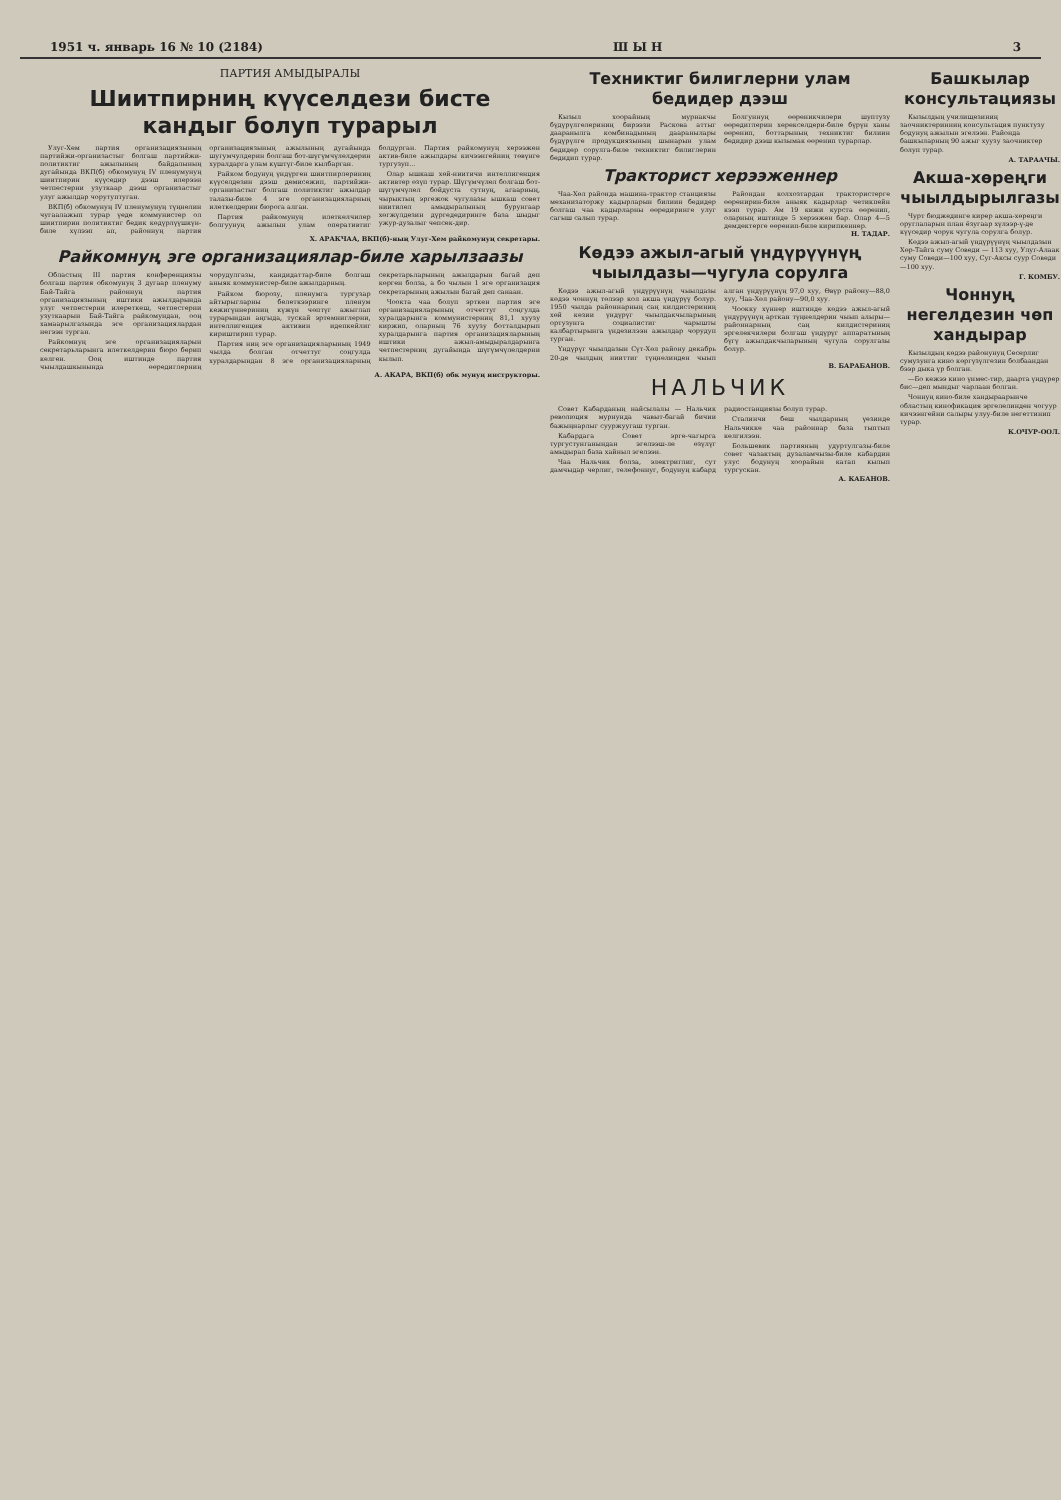1951 ч. январь 16 № 10 (2184) Ш Ы Н 3
ПАРТИЯ АМЫДЫРАЛЫ
Шиитпирниң күүселдези бисте кандыг болуп турарыл
Улуг-Хем партия организациязының партийжи-организастыг болгаш партийжи-политиктиг ажылының байдалының дугайында ВКП(б) обкомунуң IV пленумунуң шиитпирин күүседир дээш илерээн четпестерни узуткаар дээш организастыг улуг ажылдар чорутуптуган.
ВКП(б) обкомунуң IV пленумунуң түңнелин чугаалажып турар үеде коммунистер ол шиитпирин политиктиг бедик көдүрлүүшкүн-биле хүлээп ап, районнуң партия организациязының ажылының дугайында шугумчулдерин болгаш бот-шүгүмчүлелдерин хуралдарга улам күштүг-биле кылбарган.
Райком бодунуң үндүрген шиитпирлериниң күүселдезин дээш демисежип, партийжи-организастыг болгаш политиктиг ажылдар талазы-биле 4 эге организацияларның илеткелдерин бюрога алган.
Партия райкомунуң илеткелчилер болгуунуң ажылын улам оперативтиг болдурган. Партия райкомунуң херээжен актив-биле ажылдары кичээнгейниң төвүнге тургузуп...
Олар ышкаш хөй-ниитичи интеллигенция активтер өзүп турар. Шүгүмчүлел болгаш бот-шүгүмчүлел бойдуста сутнуң, агаарның, чырыктың эргежок чугулазы ышкаш совет ниитилел амыдыралының бурунгаар хөгжүлдезин дүргедедиринге база шыдыг ужур-дузалыг чепсек-дир.
Х. АРАКЧАА, ВКП(б)-ның Улуг-Хем райкомунуң секретары.
Райкомнуң эге организациялар-биле харылзаазы
Областың III партия конференциязы болгаш партия обкомунуң 3 дугаар пленуму Бай-Тайга районнуң партия организациязының иштики ажылдарында улуг четпестерни илереткеш, четпестерни узуткаарын Бай-Тайга райкомундан, ооң хамаарылгазында эге организациялардан негээн турган.
Райкомнуң эге организацияларын секретарьларынга илеткелдерин бюро берип келген. Ооң иштинде партия чыылдашкынында өөредиглерниң чорудулгазы, кандидаттар-биле болгаш аныяк коммунистер-биле ажылдарның.
Райком бюрозу, пленумга тургузар айтырыгларны белеткээринге пленум кежигүннериниң күжүн чөптүг ажыглап турарындан аңгыда, тускай эртемниглерни, интеллигенция активин идепкейлиг кириштирип турар.
Партия ниң эге организацияларының 1949 чылда болган отчеттуг соңгулда хуралдарындан 8 эге организацияларның секретарьларының ажылдарын багай деп көрген болза, а бо чылын 1 эге организация секретарының ажылын багай деп санаан.
Чоокта чаа болуп эрткен партия эге организацияларының отчеттуг соңгулда хуралдарынга коммунистерниң 81,1 хуузу киржип, оларның 76 хуузу ботталдырып хуралдарынга партия организацияларының иштики ажыл-амыдыралдарынга четпестерниң дугайында шүгүмчүлелдерни кылып.
А. АКАРА, ВКП(б) обк мунуң инструкторы.
Техниктиг билиглерни улам бедидер дээш
Кызыл хоорайның мурнакчы бүдүрүлгелериниң бирээзи Раскова аттыг дааранылга комбинадының дааранылары бүдүрүлге продукциязының шынарын улам бедидер сорулга-биле техниктиг билиглерин бедидип турар.
Болгуннуң өөреникчилери шуптузу өөредиглерин херекселдери-биле бүрүн ханы өөренип, боттарының техниктиг билиин бедидир дээш кызымак өөренип турарлар.
Тракторист херээженнер
Чаа-Хөл районда машина-трактор станциязы механизаторжу кадырларын билиин бедидер болгаш чаа кадырларны өөредиринге улуг сагыш салып турар.
Райондан колхозтардан трактористерге өөренирин-биле аныяк кадырлар четикпейн кээп турар. Ам 19 кижи курста өөренип, оларның иштинде 5 херээжен бар. Олар 4—5 демдектерге өөренип-биле кирипкеннер.
Н. ТАДАР.
Көдээ ажыл-агый үндүрүүнүң чыылдазы—чугула сорулга
Көдээ ажыл-агый үндүрүүнүң чыылдазы көдээ чоннуң төлээр кол акша үндүрүү болур. 1950 чылда районнарның саң килдистериниң хөй кезии үндүрүг чыылдакчыларының ортузунга социалистиг чарышты калбартырынга үндезилээн ажылдар чорудуп турган.
Үндүрүг чыылдазын Сүт-Хөл району декабрь 20-де чылдың нииттиг түңнелинден чыып алган үндүрүүнүң 97,0 хуу, Өвүр району—88,0 хуу, Чаа-Хөл району—90,0 хуу.
Чоокку хүннер иштинде көдээ ажыл-агый үндүрүүнүң арткан түңнелдерин чыып алыры—районнарның саң килдистериниң эргелекчилери болгаш үндүрүг аппаратының бүгү ажылдакчыларының чугула сорулгазы болур.
В. БАРАБАНОВ.
НАЛЬЧИК
Совет Кабарданың найсылалы — Нальчик революция мурнунда чавыт-багай бичии бажыңнарлыг сууржуугаш турган.
Кабардага Совет эрге-чагырга тургустунганындан эгелээш-ле өзүлүг амыдырал база хайныл эгелээн.
Чаа Нальчик болза, электриглиг, сут дамчыдар черлиг, телефоннуг, бодунуң кабард радиостанциязы болуп турар.
Сталинчи беш чылдарның үезинде Нальчикке чаа районнар база тыптып келгилээн.
Большевик партияның удуртулгазы-биле совет чазактың дузаламчызы-биле кабардин улус бодунуң хоорайын катап кылып тургускан.
А. КАБАНОВ.
Башкылар консультациязы
Кызылдың училищезиниң заочниктеринниң консультация пунктузу бодунуң ажылын эгелээн. Районда башкыларның 90 ажыг хуузу заочниктер болуп турар.
А. ТАРААЧЫ.
Акша-хөреңги чыылдырылгазы
Чурт бюджединге кирер акша-хөреңги оруглаларын план ёзугаар хүлээр-ү-де күүседир чорук чугула сорулга болур.
Көдээ ажыл-агый үндүрүүнүң чыылдазын Хөр-Тайга суму Соведи — 113 хуу, Улуг-Алаак суму Соведи—100 хуу, Суг-Аксы суур Соведи—100 хуу.
Г. КОМБУ.
Чоннуң негелдезин чөп хандырар
Кызылдың көдээ районунуң Сесерлиг сумузунга кино көргүзүлгезин болбаандан бээр дыка үр болган.
—Бо кежээ кино үнмес-тир, даарта үндүрер бис—деп мындыг чарлаан болган.
Чоннуң кино-биле хандыраарынче областың кинофикация эргелелинден чогуур кичээнгейни салыры улуу-биле негеттинип турар.
К.ОЧУР-ООЛ.